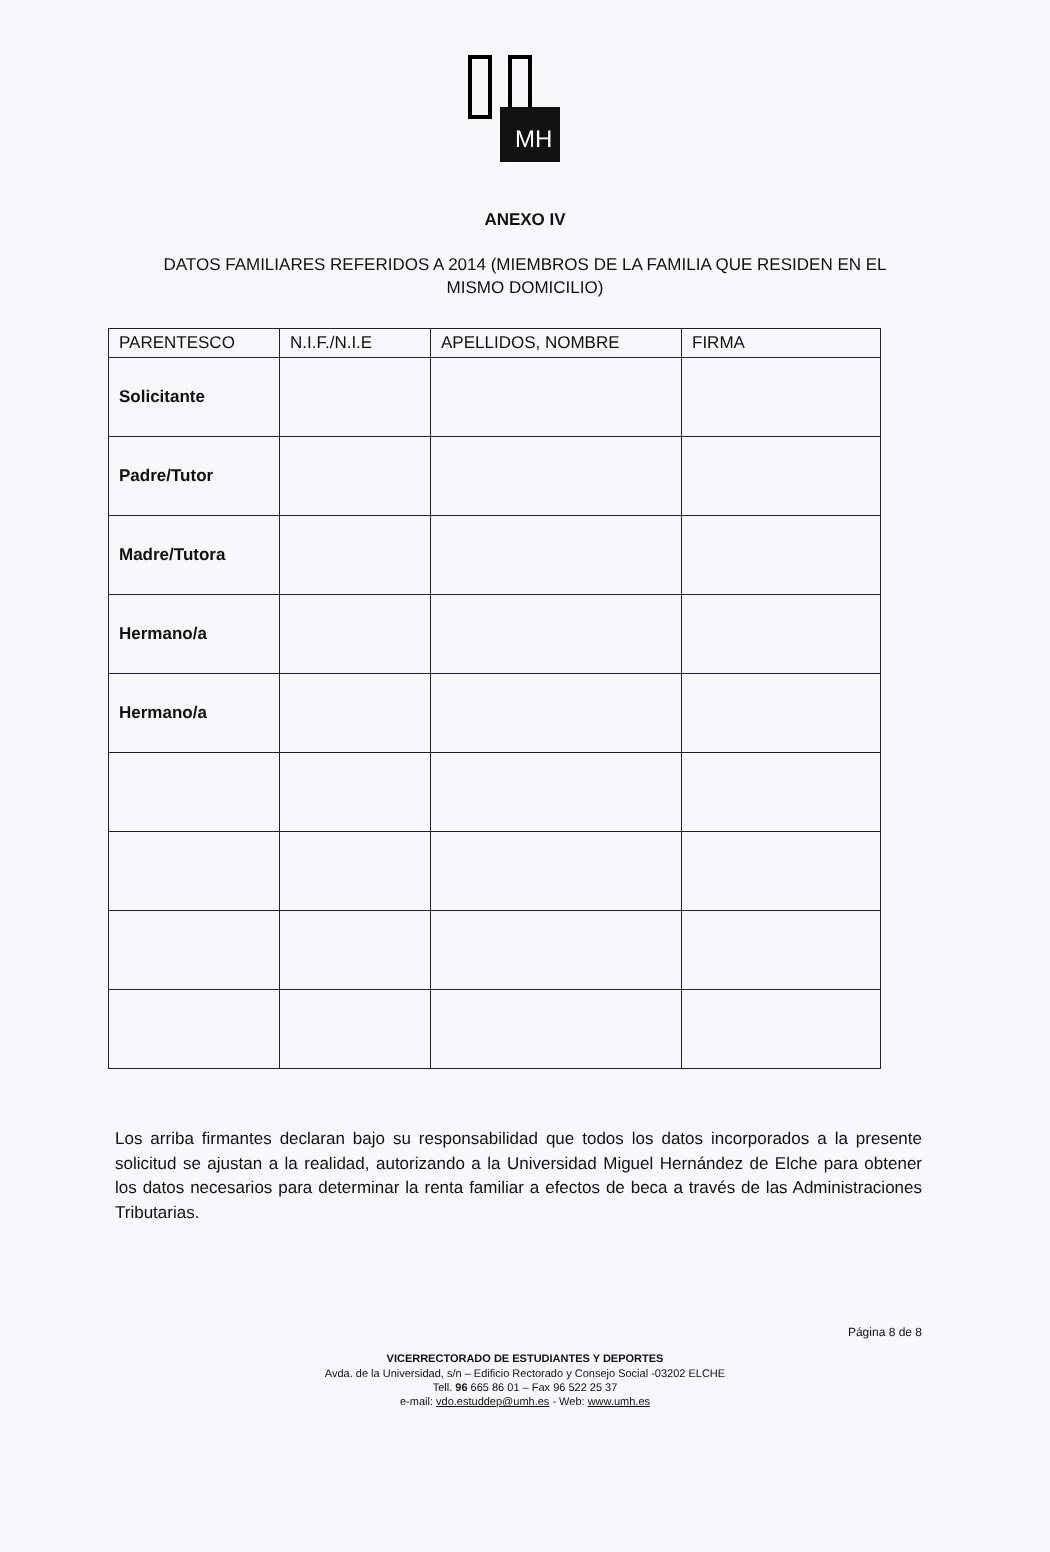MH
ANEXO IV
DATOS FAMILIARES REFERIDOS A 2014 (MIEMBROS DE LA FAMILIA QUE RESIDEN EN EL MISMO DOMICILIO)
| PARENTESCO | N.I.F./N.I.E | APELLIDOS, NOMBRE | FIRMA |
| --- | --- | --- | --- |
| Solicitante | | | |
| Padre/Tutor | | | |
| Madre/Tutora | | | |
| Hermano/a | | | |
| Hermano/a | | | |
Los arriba firmantes declaran bajo su responsabilidad que todos los datos incorporados a la presente solicitud se ajustan a la realidad, autorizando a la Universidad Miguel Hernández de Elche para obtener los datos necesarios para determinar la renta familiar a efectos de beca a través de las Administraciones Tributarias.
Página 8 de 8
VICERRECTORADO DE ESTUDIANTES Y DEPORTES
Avda. de la Universidad, s/n – Edificio Rectorado y Consejo Social -03202 ELCHE
Tell. 96 665 86 01 – Fax 96 522 25 37
e-mail: vdo.estuddep@umh.es - Web: www.umh.es